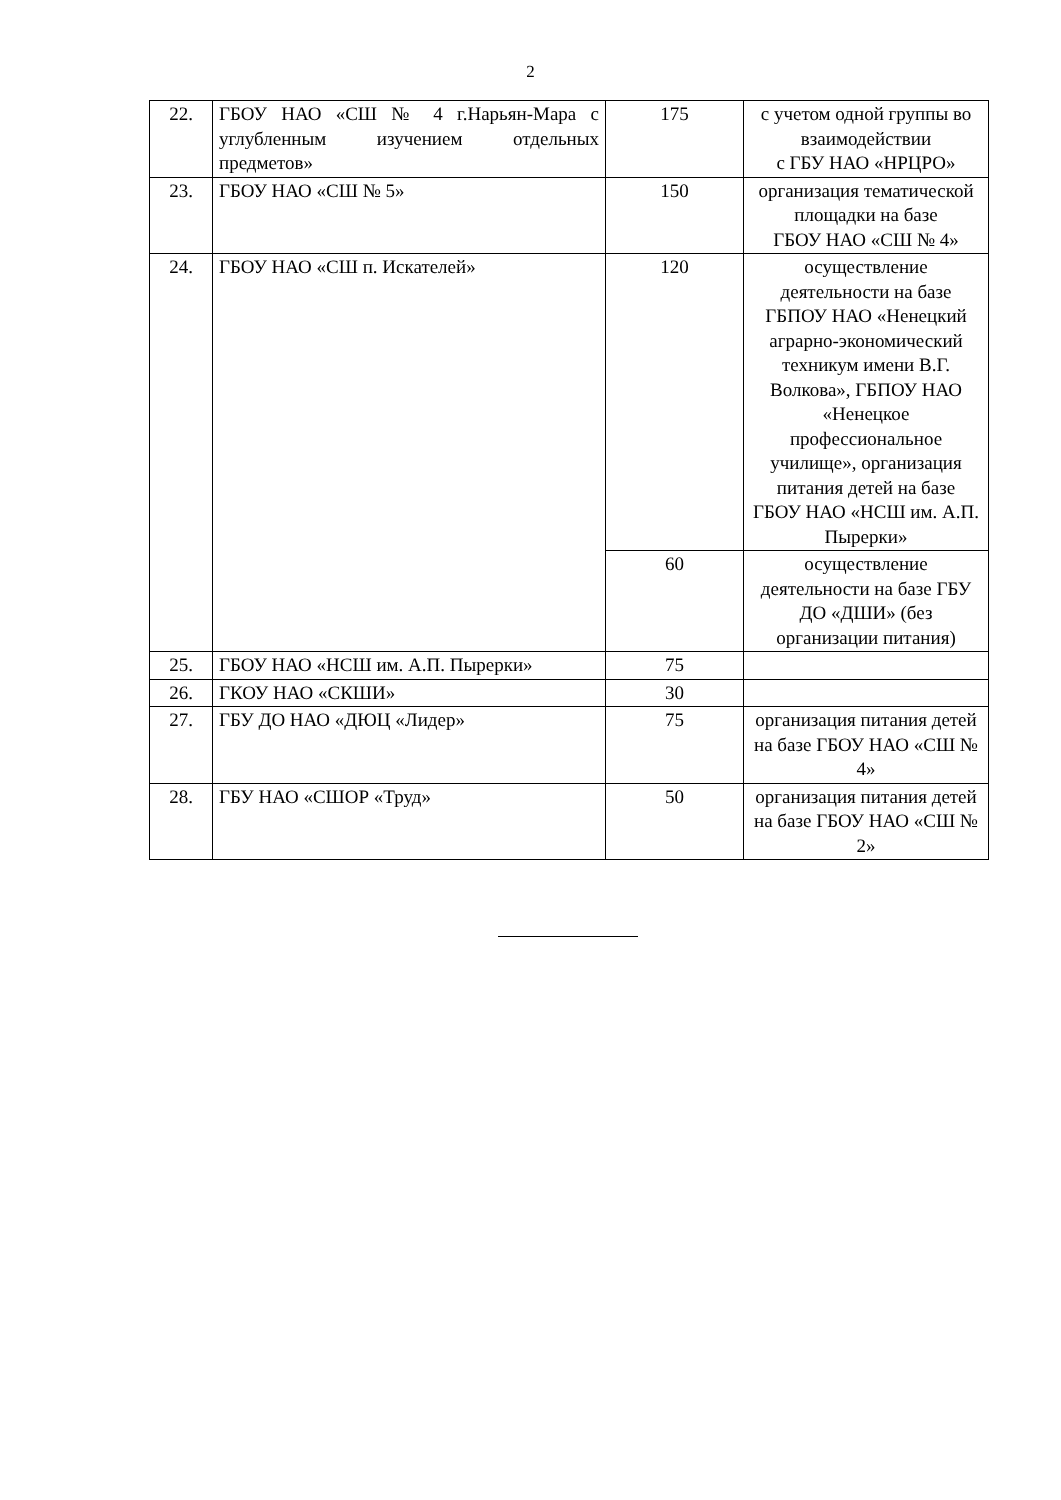2
| 22. | ГБОУ НАО «СШ № 4 г.Нарьян-Мара с углубленным изучением отдельных предметов» | 175 | с учетом одной группы во взаимодействии с ГБУ НАО «НРЦРО» |
| 23. | ГБОУ НАО «СШ № 5» | 150 | организация тематической площадки на базе ГБОУ НАО «СШ № 4» |
| 24. | ГБОУ НАО «СШ п. Искателей» | 120 | осуществление деятельности на базе ГБПОУ НАО «Ненецкий аграрно-экономический техникум имени В.Г. Волкова», ГБПОУ НАО «Ненецкое профессиональное училище», организация питания детей на базе ГБОУ НАО «НСШ им. А.П. Пырерки» |
| | | 60 | осуществление деятельности на базе ГБУ ДО «ДШИ» (без организации питания) |
| 25. | ГБОУ НАО «НСШ им. А.П. Пырерки» | 75 | |
| 26. | ГКОУ НАО «СКШИ» | 30 | |
| 27. | ГБУ ДО НАО «ДЮЦ «Лидер» | 75 | организация питания детей на базе ГБОУ НАО «СШ № 4» |
| 28. | ГБУ НАО «СШОР «Труд» | 50 | организация питания детей на базе ГБОУ НАО «СШ № 2» |